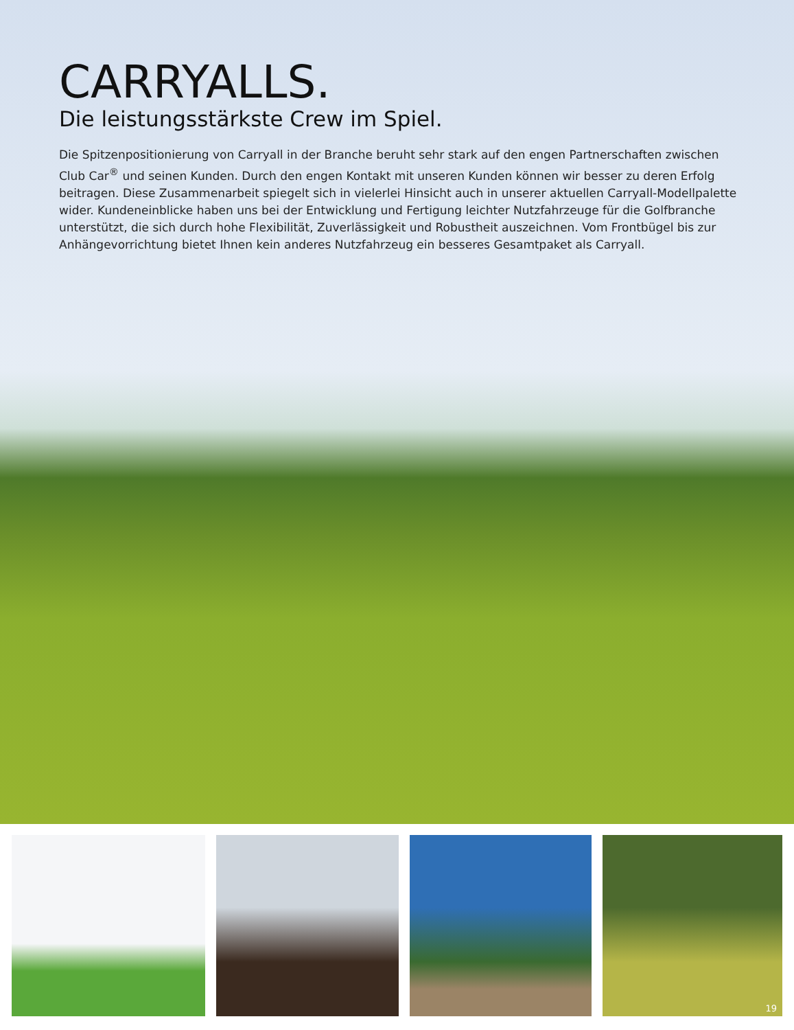CARRYALLS.
Die leistungsstärkste Crew im Spiel.
Die Spitzenpositionierung von Carryall in der Branche beruht sehr stark auf den engen Partnerschaften zwischen Club Car<sup>®</sup> und seinen Kunden. Durch den engen Kontakt mit unseren Kunden können wir besser zu deren Erfolg beitragen. Diese Zusammenarbeit spiegelt sich in vielerlei Hinsicht auch in unserer aktuellen Carryall-Modellpalette wider. Kundeneinblicke haben uns bei der Entwicklung und Fertigung leichter Nutzfahrzeuge für die Golfbranche unterstützt, die sich durch hohe Flexibilität, Zuverlässigkeit und Robustheit auszeichnen. Vom Frontbügel bis zur Anhängevorrichtung bietet Ihnen kein anderes Nutzfahrzeug ein besseres Gesamtpaket als Carryall.
19